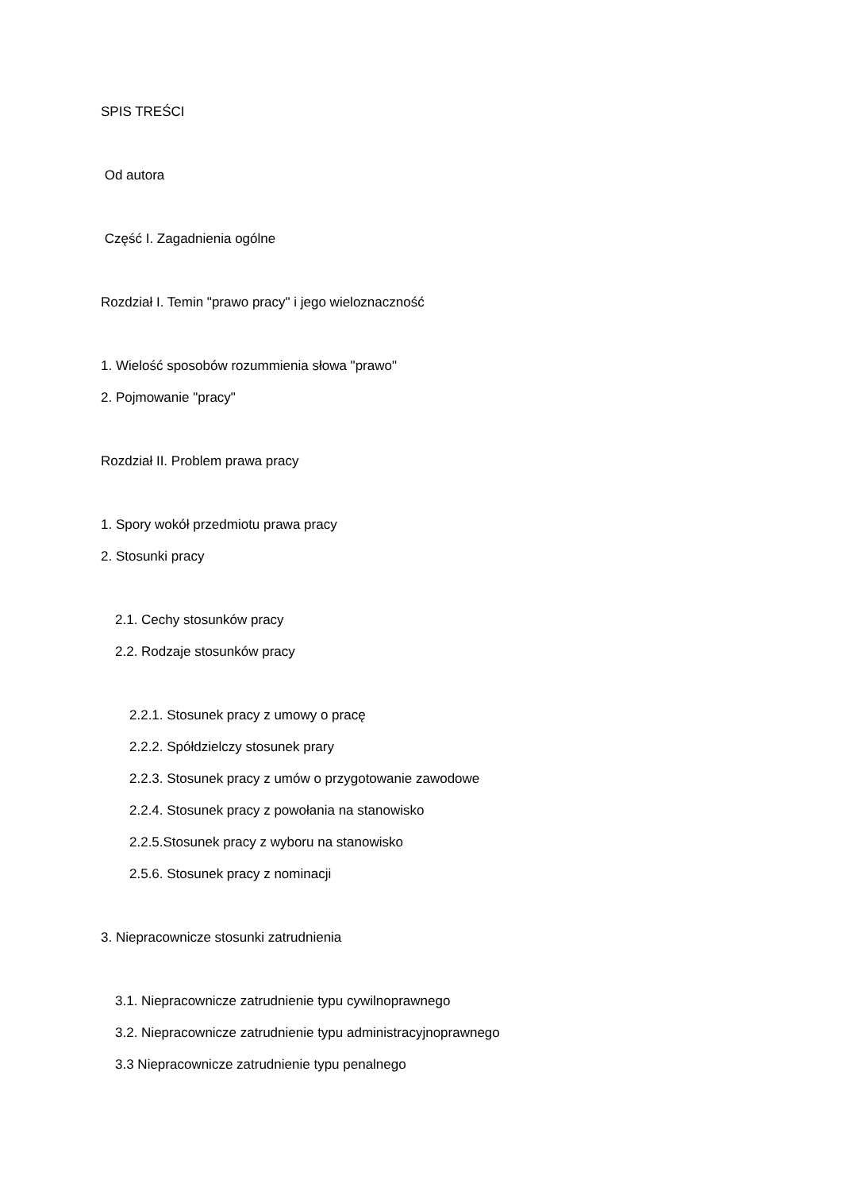SPIS TREŚCI
Od autora
Część I. Zagadnienia ogólne
Rozdział I. Temin "prawo pracy" i jego wieloznaczność
1. Wielość sposobów rozummienia słowa "prawo"
2. Pojmowanie "pracy"
Rozdział II. Problem prawa pracy
1. Spory wokół przedmiotu prawa pracy
2. Stosunki pracy
2.1. Cechy stosunków pracy
2.2. Rodzaje stosunków pracy
2.2.1. Stosunek pracy z umowy o pracę
2.2.2. Spółdzielczy stosunek prary
2.2.3. Stosunek pracy z umów o przygotowanie zawodowe
2.2.4. Stosunek pracy z powołania na stanowisko
2.2.5.Stosunek pracy z wyboru na stanowisko
2.5.6. Stosunek pracy z nominacji
3. Niepracownicze stosunki zatrudnienia
3.1. Niepracownicze zatrudnienie typu cywilnoprawnego
3.2. Niepracownicze zatrudnienie typu administracyjnoprawnego
3.3 Niepracownicze zatrudnienie typu penalnego